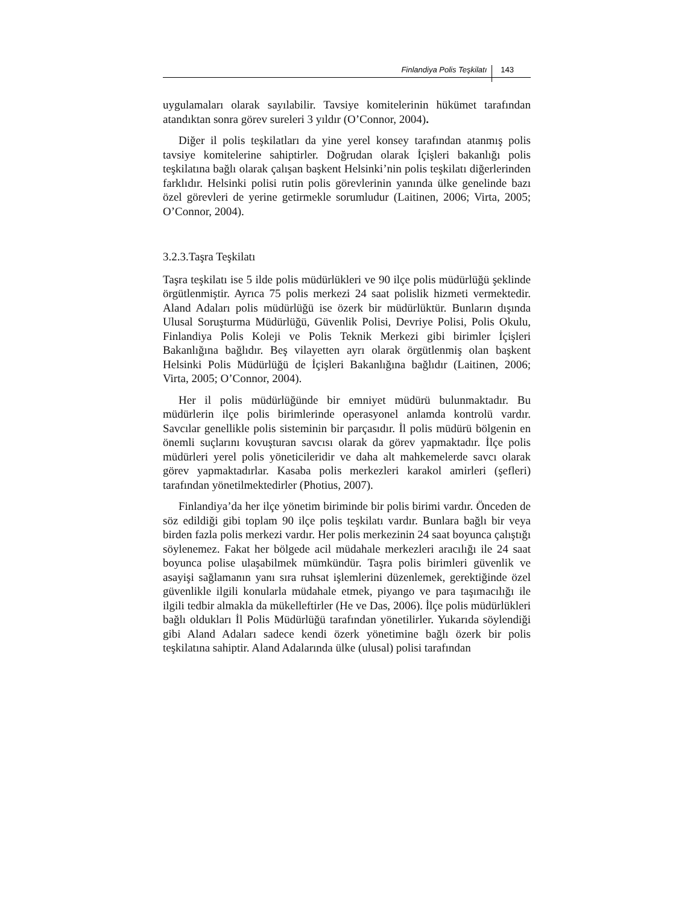Finlandiya Polis Teşkilatı 143
uygulamaları olarak sayılabilir. Tavsiye komitelerinin hükümet tarafından atandıktan sonra görev sureleri 3 yıldır (O’Connor, 2004).
Diğer il polis teşkilatları da yine yerel konsey tarafından atanmış polis tavsiye komitelerine sahiptirler. Doğrudan olarak İçişleri bakanlığı polis teşkilatına bağlı olarak çalışan başkent Helsinki’nin polis teşkilatı diğerlerinden farklıdır. Helsinki polisi rutin polis görevlerinin yanında ülke genelinde bazı özel görevleri de yerine getirmekle sorumludur (Laitinen, 2006; Virta, 2005; O’Connor, 2004).
3.2.3.Taşra Teşkilatı
Taşra teşkilatı ise 5 ilde polis müdürlükleri ve 90 ilçe polis müdürlüğü şeklinde örgütlenmiştir. Ayrıca 75 polis merkezi 24 saat polislik hizmeti vermektedir. Aland Adaları polis müdürlüğü ise özerk bir müdürlüktür. Bunların dışında Ulusal Soruşturma Müdürlüğü, Güvenlik Polisi, Devriye Polisi, Polis Okulu, Finlandiya Polis Koleji ve Polis Teknik Merkezi gibi birimler İçişleri Bakanlığına bağlıdır. Beş vilayetten ayrı olarak örgütlenmiş olan başkent Helsinki Polis Müdürlüğü de İçişleri Bakanlığına bağlıdır (Laitinen, 2006; Virta, 2005; O’Connor, 2004).
Her il polis müdürlüğünde bir emniyet müdürü bulunmaktadır. Bu müdürlerin ilçe polis birimlerinde operasyonel anlamda kontrolü vardır. Savcılar genellikle polis sisteminin bir parçasıdır. İl polis müdürü bölgenin en önemli suçlarını kovuşturan savcısı olarak da görev yapmaktadır. İlçe polis müdürleri yerel polis yöneticileridir ve daha alt mahkemelerde savcı olarak görev yapmaktadırlar. Kasaba polis merkezleri karakol amirleri (şefleri) tarafından yönetilmektedirler (Photius, 2007).
Finlandiya’da her ilçe yönetim biriminde bir polis birimi vardır. Önceden de söz edildiği gibi toplam 90 ilçe polis teşkilatı vardır. Bunlara bağlı bir veya birden fazla polis merkezi vardır. Her polis merkezinin 24 saat boyunca çalıştığı söylenemez. Fakat her bölgede acil müdahale merkezleri aracılığı ile 24 saat boyunca polise ulaşabilmek mümkündür. Taşra polis birimleri güvenlik ve asayişi sağlamanın yanı sıra ruhsat işlemlerini düzenlemek, gerektiğinde özel güvenlikle ilgili konularla müdahale etmek, piyango ve para taşımacılığı ile ilgili tedbir almakla da mükelleftirler (He ve Das, 2006). İlçe polis müdürlükleri bağlı oldukları İl Polis Müdürlüğü tarafından yönetilirler. Yukarıda söylendiği gibi Aland Adaları sadece kendi özerk yönetimine bağlı özerk bir polis teşkilatına sahiptir. Aland Adalarında ülke (ulusal) polisi tarafından